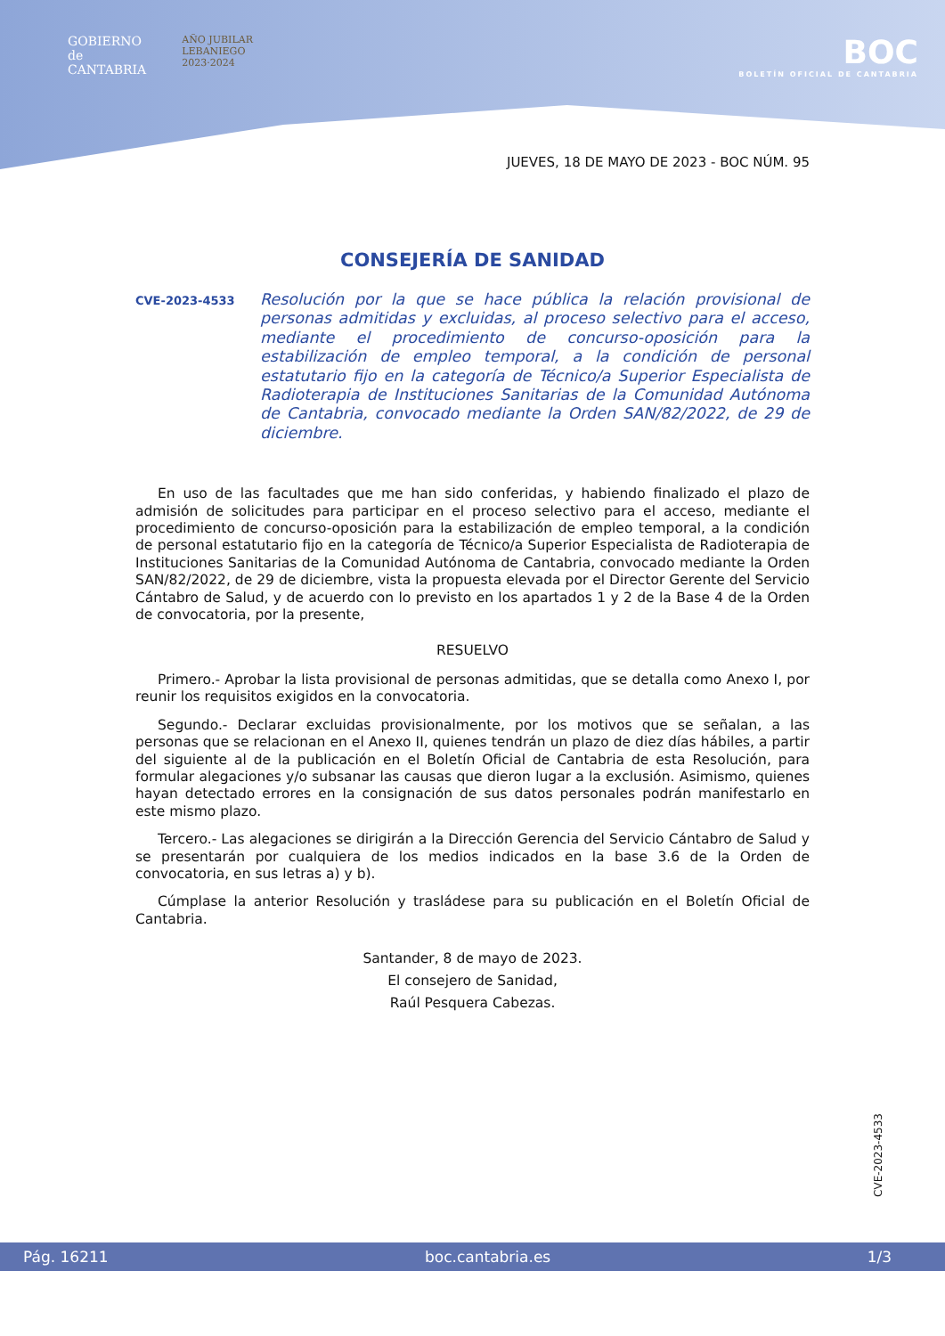GOBIERNO
de
CANTABRIA
AÑO JUBILAR
LEBANIEGO
2023·2024
BOC
BOLETÍN OFICIAL DE CANTABRIA
JUEVES, 18 DE MAYO DE 2023 - BOC NÚM. 95
CONSEJERÍA DE SANIDAD
CVE-2023-4533
Resolución por la que se hace pública la relación provisional de personas admitidas y excluidas, al proceso selectivo para el acceso, mediante el procedimiento de concurso-oposición para la estabilización de empleo temporal, a la condición de personal estatutario fijo en la categoría de Técnico/a Superior Especialista de Radioterapia de Instituciones Sanitarias de la Comunidad Autónoma de Cantabria, convocado mediante la Orden SAN/82/2022, de 29 de diciembre.
En uso de las facultades que me han sido conferidas, y habiendo finalizado el plazo de admisión de solicitudes para participar en el proceso selectivo para el acceso, mediante el procedimiento de concurso-oposición para la estabilización de empleo temporal, a la condición de personal estatutario fijo en la categoría de Técnico/a Superior Especialista de Radioterapia de Instituciones Sanitarias de la Comunidad Autónoma de Cantabria, convocado mediante la Orden SAN/82/2022, de 29 de diciembre, vista la propuesta elevada por el Director Gerente del Servicio Cántabro de Salud, y de acuerdo con lo previsto en los apartados 1 y 2 de la Base 4 de la Orden de convocatoria, por la presente,
RESUELVO
Primero.- Aprobar la lista provisional de personas admitidas, que se detalla como Anexo I, por reunir los requisitos exigidos en la convocatoria.
Segundo.- Declarar excluidas provisionalmente, por los motivos que se señalan, a las personas que se relacionan en el Anexo II, quienes tendrán un plazo de diez días hábiles, a partir del siguiente al de la publicación en el Boletín Oficial de Cantabria de esta Resolución, para formular alegaciones y/o subsanar las causas que dieron lugar a la exclusión. Asimismo, quienes hayan detectado errores en la consignación de sus datos personales podrán manifestarlo en este mismo plazo.
Tercero.- Las alegaciones se dirigirán a la Dirección Gerencia del Servicio Cántabro de Salud y se presentarán por cualquiera de los medios indicados en la base 3.6 de la Orden de convocatoria, en sus letras a) y b).
Cúmplase la anterior Resolución y trasládese para su publicación en el Boletín Oficial de Cantabria.
Santander, 8 de mayo de 2023.
El consejero de Sanidad,
Raúl Pesquera Cabezas.
CVE-2023-4533
Pág. 16211 boc.cantabria.es 1/3